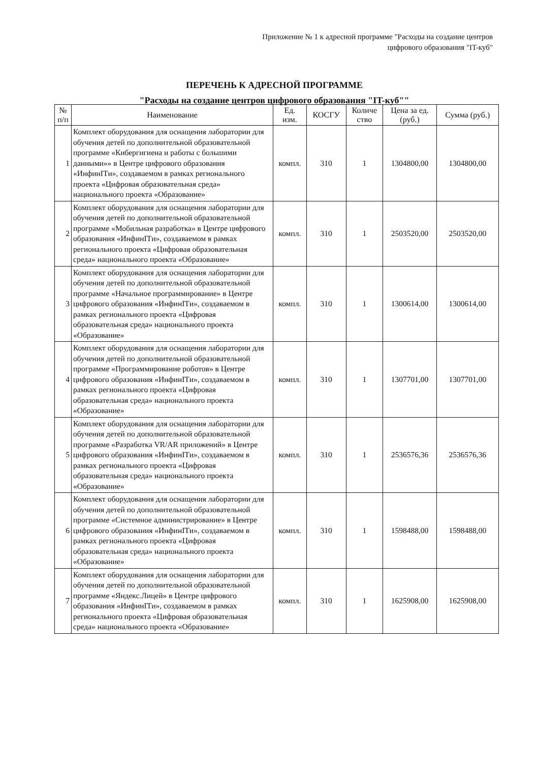Приложение № 1 к адресной программе "Расходы на создание центров цифрового образования "IT-куб"
ПЕРЕЧЕНЬ К АДРЕСНОЙ ПРОГРАММЕ
"Расходы на создание центров цифрового образования "IT-куб""
| № п/п | Наименование | Ед. изм. | КОСГУ | Количе ство | Цена за ед. (руб.) | Сумма (руб.) |
| --- | --- | --- | --- | --- | --- | --- |
| 1 | Комплект оборудования для оснащения лаборатории для обучения детей по дополнительной образовательной программе «Кибергигиена и работы с большими данными»» в Центре цифрового образования «ИнфинITи», создаваемом в рамках регионального проекта «Цифровая образовательная среда» национального проекта «Образование» | компл. | 310 | 1 | 1304800,00 | 1304800,00 |
| 2 | Комплект оборудования для оснащения лаборатории для обучения детей по дополнительной образовательной программе «Мобильная разработка» в Центре цифрового образования «ИнфинITи», создаваемом в рамках регионального проекта «Цифровая образовательная среда» национального проекта «Образование» | компл. | 310 | 1 | 2503520,00 | 2503520,00 |
| 3 | Комплект оборудования для оснащения лаборатории для обучения детей по дополнительной образовательной программе «Начальное программирование» в Центре цифрового образования «ИнфинITи», создаваемом в рамках регионального проекта «Цифровая образовательная среда» национального проекта «Образование» | компл. | 310 | 1 | 1300614,00 | 1300614,00 |
| 4 | Комплект оборудования для оснащения лаборатории для обучения детей по дополнительной образовательной программе «Программирование роботов» в Центре цифрового образования «ИнфинITи», создаваемом в рамках регионального проекта «Цифровая образовательная среда» национального проекта «Образование» | компл. | 310 | 1 | 1307701,00 | 1307701,00 |
| 5 | Комплект оборудования для оснащения лаборатории для обучения детей по дополнительной образовательной программе «Разработка VR/AR приложений» в Центре цифрового образования «ИнфинITи», создаваемом в рамках регионального проекта «Цифровая образовательная среда» национального проекта «Образование» | компл. | 310 | 1 | 2536576,36 | 2536576,36 |
| 6 | Комплект оборудования для оснащения лаборатории для обучения детей по дополнительной образовательной программе «Системное администрирование» в Центре цифрового образования «ИнфинITи», создаваемом в рамках регионального проекта «Цифровая образовательная среда» национального проекта «Образование» | компл. | 310 | 1 | 1598488,00 | 1598488,00 |
| 7 | Комплект оборудования для оснащения лаборатории для обучения детей по дополнительной образовательной программе «Яндекс.Лицей» в Центре цифрового образования «ИнфинITи», создаваемом в рамках регионального проекта «Цифровая образовательная среда» национального проекта «Образование» | компл. | 310 | 1 | 1625908,00 | 1625908,00 |